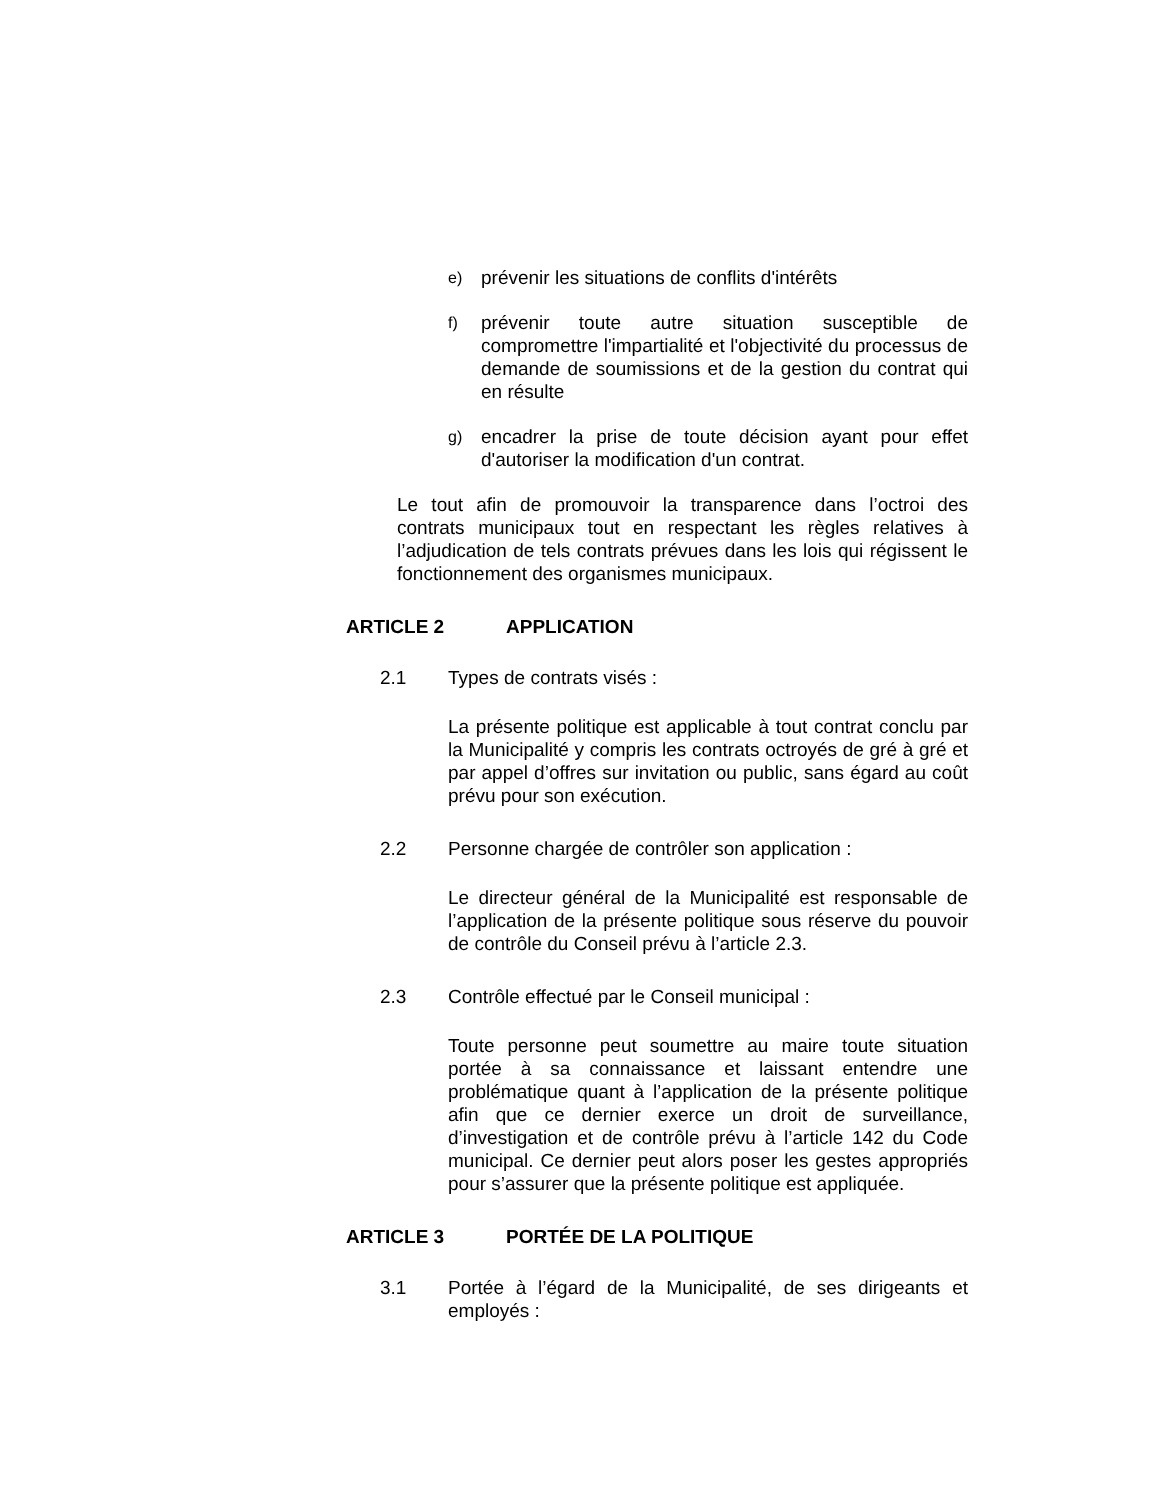e) prévenir les situations de conflits d'intérêts
f) prévenir toute autre situation susceptible de compromettre l'impartialité et l'objectivité du processus de demande de soumissions et de la gestion du contrat qui en résulte
g) encadrer la prise de toute décision ayant pour effet d'autoriser la modification d'un contrat.
Le tout afin de promouvoir la transparence dans l’octroi des contrats municipaux tout en respectant les règles relatives à l’adjudication de tels contrats prévues dans les lois qui régissent le fonctionnement des organismes municipaux.
ARTICLE 2 APPLICATION
2.1 Types de contrats visés :
La présente politique est applicable à tout contrat conclu par la Municipalité y compris les contrats octroyés de gré à gré et par appel d’offres sur invitation ou public, sans égard au coût prévu pour son exécution.
2.2 Personne chargée de contrôler son application :
Le directeur général de la Municipalité est responsable de l’application de la présente politique sous réserve du pouvoir de contrôle du Conseil prévu à l’article 2.3.
2.3 Contrôle effectué par le Conseil municipal :
Toute personne peut soumettre au maire toute situation portée à sa connaissance et laissant entendre une problématique quant à l’application de la présente politique afin que ce dernier exerce un droit de surveillance, d’investigation et de contrôle prévu à l’article 142 du Code municipal. Ce dernier peut alors poser les gestes appropriés pour s’assurer que la présente politique est appliquée.
ARTICLE 3 PORTÉE DE LA POLITIQUE
3.1 Portée à l’égard de la Municipalité, de ses dirigeants et employés :